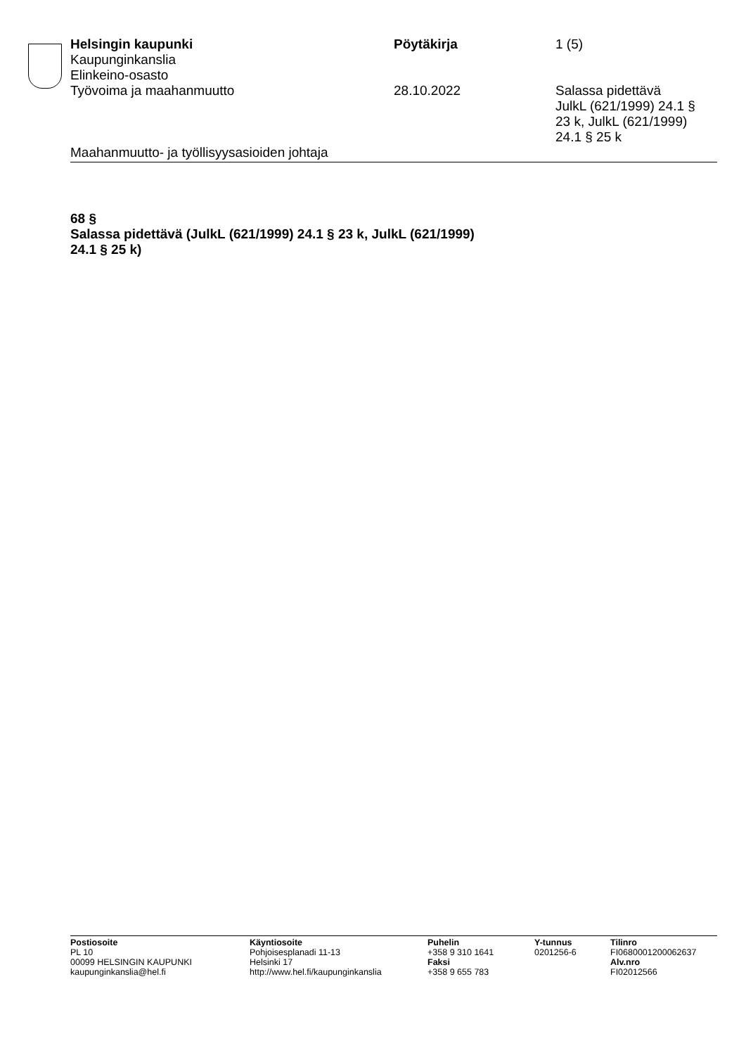Helsingin kaupunki Pöytäkirja 1 (5)
Kaupunginkanslia
Elinkeino-osasto
Työvoima ja maahanmuutto 28.10.2022 Salassa pidettävä
JulkL (621/1999) 24.1 §
23 k, JulkL (621/1999)
24.1 § 25 k
Maahanmuutto- ja työllisyysasioiden johtaja
68 §
Salassa pidettävä (JulkL (621/1999) 24.1 § 23 k, JulkL (621/1999)
24.1 § 25 k)
Postiosoite
PL 10
00099 HELSINGIN KAUPUNKI
kaupunginkanslia@hel.fi
Käyntiosoite
Pohjoisesplanadi 11-13
Helsinki 17
http://www.hel.fi/kaupunginkanslia
Puhelin
+358 9 310 1641
Faksi
+358 9 655 783
Y-tunnus
0201256-6
Tilinro
FI0680001200062637
Alv.nro
FI02012566